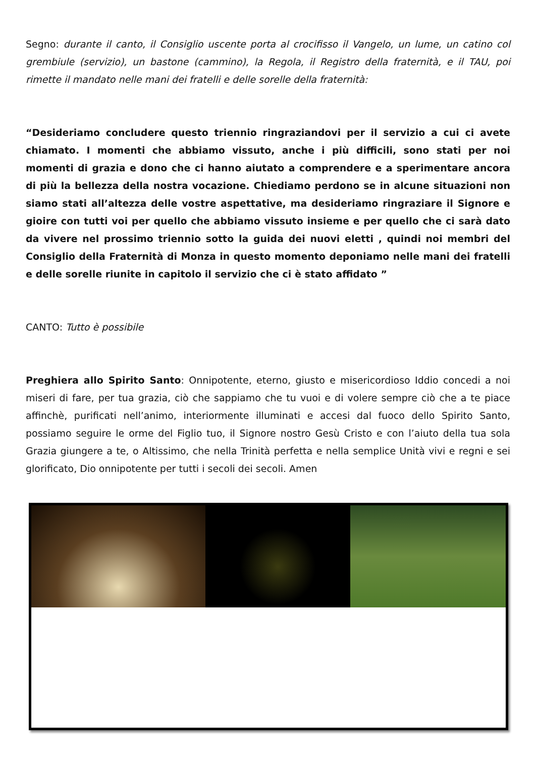Segno: durante il canto, il Consiglio uscente porta al crocifisso il Vangelo, un lume, un catino col grembiule (servizio), un bastone (cammino), la Regola, il Registro della fraternità, e il TAU, poi rimette il mandato nelle mani dei fratelli e delle sorelle della fraternità:
“Desideriamo concludere questo triennio ringraziandovi per il servizio a cui ci avete chiamato. I momenti che abbiamo vissuto, anche i più difficili, sono stati per noi momenti di grazia e dono che ci hanno aiutato a comprendere e a sperimentare ancora di più la bellezza della nostra vocazione. Chiediamo perdono se in alcune situazioni non siamo stati all’altezza delle vostre aspettative, ma desideriamo ringraziare il Signore e gioire con tutti voi per quello che abbiamo vissuto insieme e per quello che ci sarà dato da vivere nel prossimo triennio sotto la guida dei nuovi eletti , quindi noi membri del Consiglio della Fraternità di Monza in questo momento deponiamo nelle mani dei fratelli e delle sorelle riunite in capitolo il servizio che ci è stato affidato ”
CANTO: Tutto è possibile
Preghiera allo Spirito Santo: Onnipotente, eterno, giusto e misericordioso Iddio concedi a noi miseri di fare, per tua grazia, ciò che sappiamo che tu vuoi e di volere sempre ciò che a te piace affinchè, purificati nell’animo, interiormente illuminati e accesi dal fuoco dello Spirito Santo, possiamo seguire le orme del Figlio tuo, il Signore nostro Gesù Cristo e con l’aiuto della tua sola Grazia giungere a te, o Altissimo, che nella Trinità perfetta e nella semplice Unità vivi e regni e sei glorificato, Dio onnipotente per tutti i secoli dei secoli. Amen